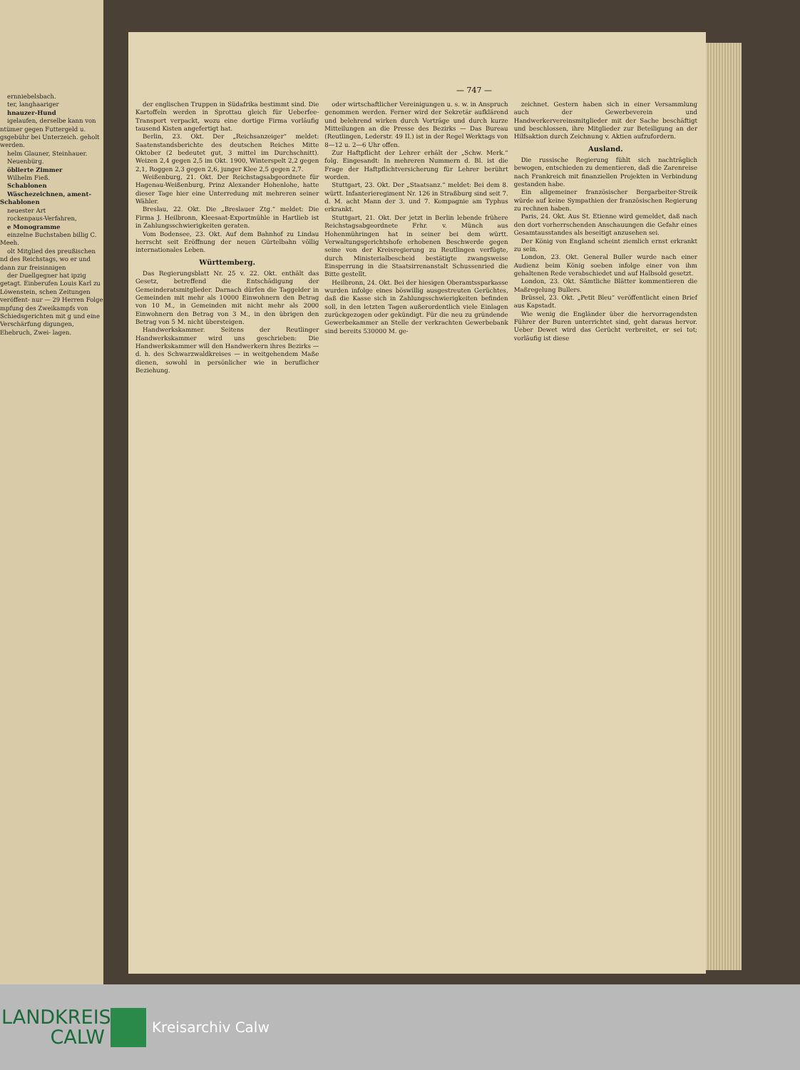ernniebelsbach.
ter, langhaariger
hnauzer-Hund
igelaufen, derselbe kann von ntümer gegen Futtergeld u. gsgebühr bei Unterzeich. geholt werden.
helm Glauner, Steinhauer.
Neuenbürg.
öblierte Zimmer
Wilhelm Fieß.
Schablonen
Wäschezeichnen, ament-Schablonen
neuester Art
rockenpaus-Verfahren,
e Monogramme
einzelne Buchstaben billig C. Meeh.
olt Mitglied des preußischen nd des Reichstags, wo er und dann zur freisinnigen
der Duellgegner hat ipzig getagt. Einberufen Louis Karl zu Löwenstein, schen Zeitungen veröffent- nur — 29 Herren Folge mpfung des Zweikampfs von Schiedsgerichten mit g und eine Verschärfung digungen, Ehebruch, Zwei- lagen.
— 747 —
der englischen Truppen in Südafrika bestimmt sind. Die Kartoffeln werden in Sprottau gleich für Ueberfee-Transport verpackt, wozu eine dortige Firma vorläufig tausend Kisten angefertigt hat.
Berlin, 23. Okt. Der „Reichsanzeiger“ meldet: Saatenstandsberichte des deutschen Reiches Mitte Oktober (2 bedeutet gut, 3 mittel im Durchschnitt). Weizen 2,4 gegen 2,5 im Okt. 1900, Winterspelt 2,2 gegen 2,1, Roggen 2,3 gegen 2,6, junger Klee 2,5 gegen 2,7.
Weißenburg, 21. Okt. Der Reichstagsabgeordnete für Hagenau-Weißenburg, Prinz Alexander Hohenlohe, hatte dieser Tage hier eine Unterredung mit mehreren seiner Wähler.
Breslau, 22. Okt. Die „Breslauer Ztg.“ meldet: Die Firma J. Heilbronn, Kleesaat-Exportmühle in Hartlieb ist in Zahlungsschwierigkeiten geraten.
Vom Bodensee, 23. Okt. Auf dem Bahnhof zu Lindau herrscht seit Eröffnung der neuen Gürtelbahn völlig internationales Leben.
Württemberg.
Das Regierungsblatt Nr. 25 v. 22. Okt. enthält das Gesetz, betreffend die Entschädigung der Gemeinderatsmitglieder. Darnach dürfen die Taggelder in Gemeinden mit mehr als 10000 Einwohnern den Betrag von 10 M., in Gemeinden mit nicht mehr als 2000 Einwohnern den Betrag von 3 M., in den übrigen den Betrag von 5 M. nicht übersteigen.
Handwerkskammer. Seitens der Reutlinger Handwerkskammer wird uns geschrieben: Die Handwerkskammer will den Handwerkern ihres Bezirks — d. h. des Schwarzwaldkreises — in weitgehendem Maße dienen, sowohl in persönlicher wie in beruflicher Beziehung.
oder wirtschaftlicher Vereinigungen u. s. w. in Anspruch genommen werden. Ferner wird der Sekretär aufklärend und belehrend wirken durch Vorträge und durch kurze Mitteilungen an die Presse des Bezirks — Das Bureau (Reutlingen, Lederstr. 49 II.) ist in der Regel Werktags von 8—12 u. 2—6 Uhr offen.
Zur Haftpflicht der Lehrer erhält der „Schw. Merk.“ folg. Eingesandt: In mehreren Nummern d. Bl. ist die Frage der Haftpflichtversicherung für Lehrer berührt worden.
Stuttgart, 23. Okt. Der „Staatsanz.“ meldet: Bei dem 8. württ. Infanterieregiment Nr. 126 in Straßburg sind seit 7. d. M. acht Mann der 3. und 7. Kompagnie am Typhus erkrankt.
Stuttgart, 21. Okt. Der jetzt in Berlin lebende frühere Reichstagsabgeordnete Frhr. v. Münch aus Hohenmühringen hat in seiner bei dem württ. Verwaltungsgerichtshofe erhobenen Beschwerde gegen seine von der Kreisregierung zu Reutlingen verfügte, durch Ministerialbescheid bestätigte zwangsweise Einsperrung in die Staatsirrenanstalt Schussenried die Bitte gestellt.
Heilbronn, 24. Okt. Bei der hiesigen Oberamtssparkasse wurden infolge eines böswillig ausgestreuten Gerüchtes, daß die Kasse sich in Zahlungsschwierigkeiten befinden soll, in den letzten Tagen außerordentlich viele Einlagen zurückgezogen oder gekündigt. Für die neu zu gründende Gewerbekammer an Stelle der verkrachten Gewerbebank sind bereits 530000 M. ge-
zeichnet. Gestern haben sich in einer Versammlung auch der Gewerbeverein und Handwerkervereinsmitglieder mit der Sache beschäftigt und beschlossen, ihre Mitglieder zur Beteiligung an der Hilfsaktion durch Zeichnung v. Aktien aufzufordern.
Ausland.
Die russische Regierung fühlt sich nachträglich bewogen, entschieden zu dementieren, daß die Zarenreise nach Frankreich mit finanziellen Projekten in Verbindung gestanden habe.
Ein allgemeiner französischer Bergarbeiter-Streik würde auf keine Sympathien der französischen Regierung zu rechnen haben.
Paris, 24. Okt. Aus St. Etienne wird gemeldet, daß nach den dort vorherrschenden Anschauungen die Gefahr eines Gesamtausstandes als beseitigt anzusehen sei.
Der König von England scheint ziemlich ernst erkrankt zu sein.
London, 23. Okt. General Buller wurde nach einer Audienz beim König soeben infolge einer von ihm gehaltenen Rede verabschiedet und auf Halbsold gesetzt.
London, 23. Okt. Sämtliche Blätter kommentieren die Maßregelung Bullers.
Brüssel, 23. Okt. „Petit Bleu“ veröffentlicht einen Brief aus Kapstadt.
Wie wenig die Engländer über die hervorragendsten Führer der Buren unterrichtet sind, geht daraus hervor. Ueber Dewet wird das Gerücht verbreitet, er sei tot; vorläufig ist diese
LANDKREIS
CALW
Kreisarchiv Calw